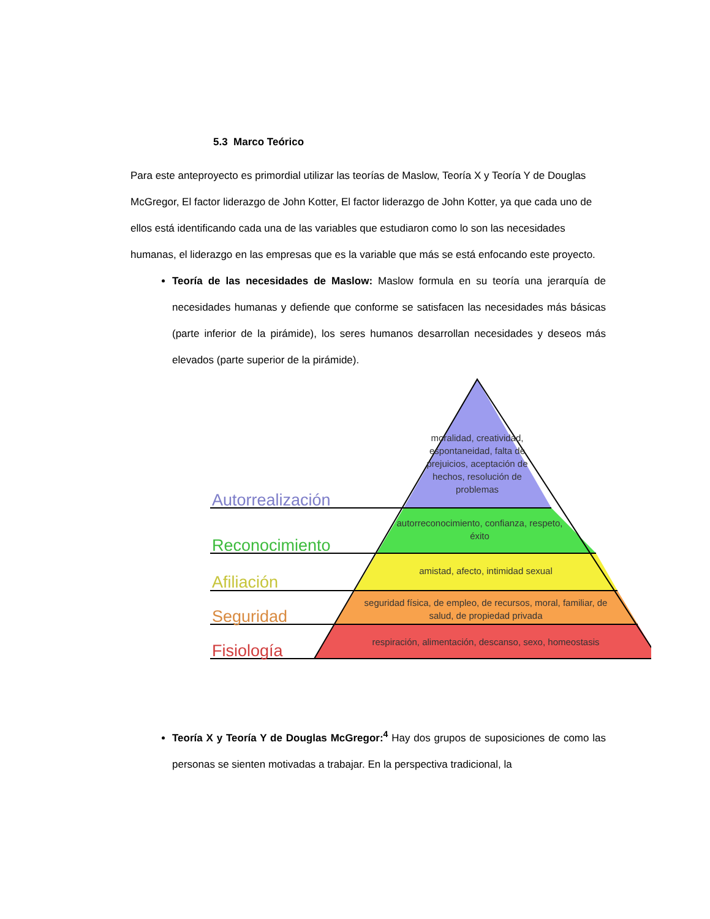5.3 Marco Teórico
Para este anteproyecto es primordial utilizar las teorías de Maslow, Teoría X y Teoría Y de Douglas McGregor, El factor liderazgo de John Kotter, El factor liderazgo de John Kotter, ya que cada uno de ellos está identificando cada una de las variables que estudiaron como lo son las necesidades humanas, el liderazgo en las empresas que es la variable que más se está enfocando este proyecto.
Teoría de las necesidades de Maslow: Maslow formula en su teoría una jerarquía de necesidades humanas y defiende que conforme se satisfacen las necesidades más básicas (parte inferior de la pirámide), los seres humanos desarrollan necesidades y deseos más elevados (parte superior de la pirámide).
Autorrealización
Reconocimiento
Afiliación
Seguridad
Fisiología
moralidad, creatividad, espontaneidad, falta de prejuicios, aceptación de hechos, resolución de problemas
autorreconocimiento, confianza, respeto, éxito
amistad, afecto, intimidad sexual
seguridad física, de empleo, de recursos, moral, familiar, de salud, de propiedad privada
respiración, alimentación, descanso, sexo, homeostasis
Teoría X y Teoría Y de Douglas McGregor:<sup>4</sup> Hay dos grupos de suposiciones de como las personas se sienten motivadas a trabajar. En la perspectiva tradicional, la